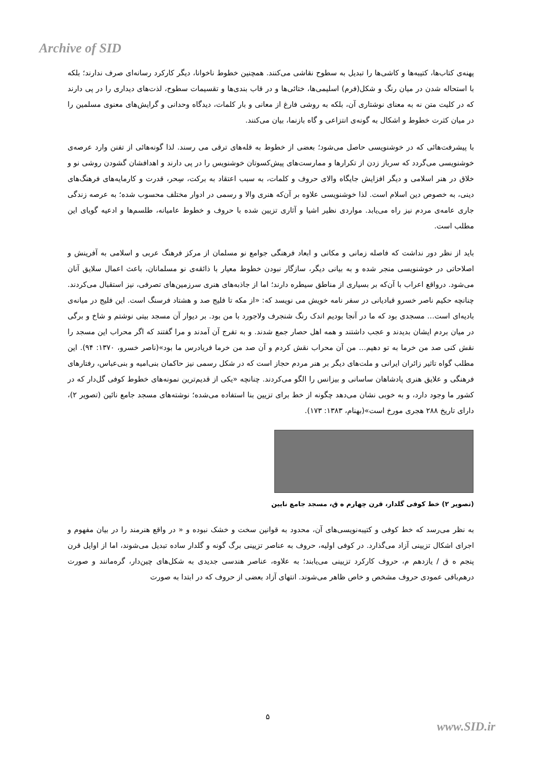Archive of SID
پهنه‌ی کتاب‌ها، کتیبه‌ها و کاشی‌ها را تبدیل به سطوح نقاشی می‌کنند. همچنین خطوط ناخوانا، دیگر کارکرد رسانه‌ای صرف ندارند؛ بلکه با استحاله شدن در میان رنگ و شکل(فرم) اسلیمی‌ها، ختائی‌ها و در قاب بندی‌ها و تقسیمات سطوح، لذت‌های دیداری را در پی دارند که در کلیت متن نه به معنای نوشتاری آن، بلکه به روشی فارغ از معانی و بار کلمات، دیدگاه وحدانی و گرایش‌های معنوی مسلمین را در میان کثرت خطوط و اشکال به گونه‌ی انتزاعی و گاه بازنما، بیان می‌کنند.
با پیشرفت‌هائی که در خوشنویسی حاصل می‌شود؛ بعضی از خطوط به قله‌های ترقی می رسند. لذا گونه‌هائی از تفنن وارد عرصه‌ی خوشنویسی می‌گردد که سرباز زدن از تکرارها و ممارست‌های پیش‌کسوتان خوشنویس را در پی دارند و اهدافشان گشودن روشی نو و خلاق در هنر اسلامی و دیگر افزایش جایگاه والای حروف و کلمات، به سبب اعتقاد به برکت، سِحر، قدرت و کارمایه‌های فرهنگ‌های دینی، به خصوص دین اسلام است. لذا خوشنویسی علاوه بر آن‌که هنری والا و رسمی در ادوار مختلف محسوب شده؛ به عرصه زندگی جاری عامه‌ی مردم نیز راه می‌یابد. مواردی نظیر اشیا و آثاری تزیین شده با حروف و خطوط عامیانه، طلسم‌ها و ادعیه گویای این مطلب است.
باید از نظر دور نداشت که فاصله زمانی و مکانی و ابعاد فرهنگی جوامع نو مسلمان از مرکز فرهنگ عربی و اسلامی به آفرینش و اصلاحاتی در خوشنویسی منجر شده و به بیانی دیگر، سازگار نبودن خطوط معیار با ذائقه‌ی نو مسلمانان، باعث اعمال سلایق آنان می‌شود. درواقع اعراب با آن‌که بر بسیاری از مناطق سیطره دارند؛ اما از جاذبه‌های هنری سرزمین‌های تصرفی، نیز استقبال می‌کردند. چنانچه حکیم ناصر خسرو قبادیانی در سفر نامه خویش می نویسد که: «از مکه تا فلیج صد و هشتاد فرسنگ است. این فلیج در میانه‌ی بادیه‌ای است… مسجدی بود که ما در آنجا بودیم اندک رنگ شنجرف ولاجورد با من بود. بر دیوار آن مسجد بیتی نوشتم و شاخ و برگی در میان بردم ایشان بدیدند و عجب داشتند و همه اهل حصار جمع شدند. و به تفرج آن آمدند و مرا گفتند که اگر محراب این مسجد را نقش کنی صد من خرما به تو دهیم… من آن محراب نقش کردم و آن صد من خرما فریادرس ما بود»(ناصر خسرو، ۱۳۷۰: ۹۴). این مطلب گواه تاثیر زائران ایرانی و ملت‌های دیگر بر هنر مردم حجاز است که در شکل رسمی نیز حاکمان بنی‌امیه و بنی‌عباس، رفتارهای فرهنگی و علایق هنری پادشاهان ساسانی و بیزانس را الگو می‌کردند. چنانچه «یکی از قدیم‌ترین نمونه‌های خطوط کوفی گل‌دار که در کشور ما وجود دارد، و به خوبی نشان می‌دهد چگونه از خط برای تزیین بنا استفاده می‌شده؛ نوشته‌های مسجد جامع نائین (تصویر ۲)، دارای تاریخ ۲۸۸ هجری مورخ است»(بهنام، ۱۳۸۳: ۱۷۳).
(تصویر ۲) خط کوفی گلدار، قرن چهارم ه ق، مسجد جامع نایین
به نظر می‌رسد که خط کوفی و کتیبه‌نویسی‌های آن، محدود به قوانین سخت و خشک نبوده و « در واقع هنرمند را در بیان مفهوم و اجرای اشکال تزیینی آزاد می‌گذارد. در کوفی اولیه، حروف به عناصر تزیینی برگ گونه و گلدار ساده تبدیل می‌شوند، اما از اوایل قرن پنجم ه ق / یازدهم م، حروف کارکرد تزیینی می‌یابند؛ به علاوه، عناصر هندسی جدیدی به شکل‌های چین‌دار، گره‌مانند و صورت درهم‌بافی عمودی حروف مشخص و خاص ظاهر می‌شوند. انتهای آزاد بعضی از حروف که در ابتدا به صورت
۵
www.SID.ir